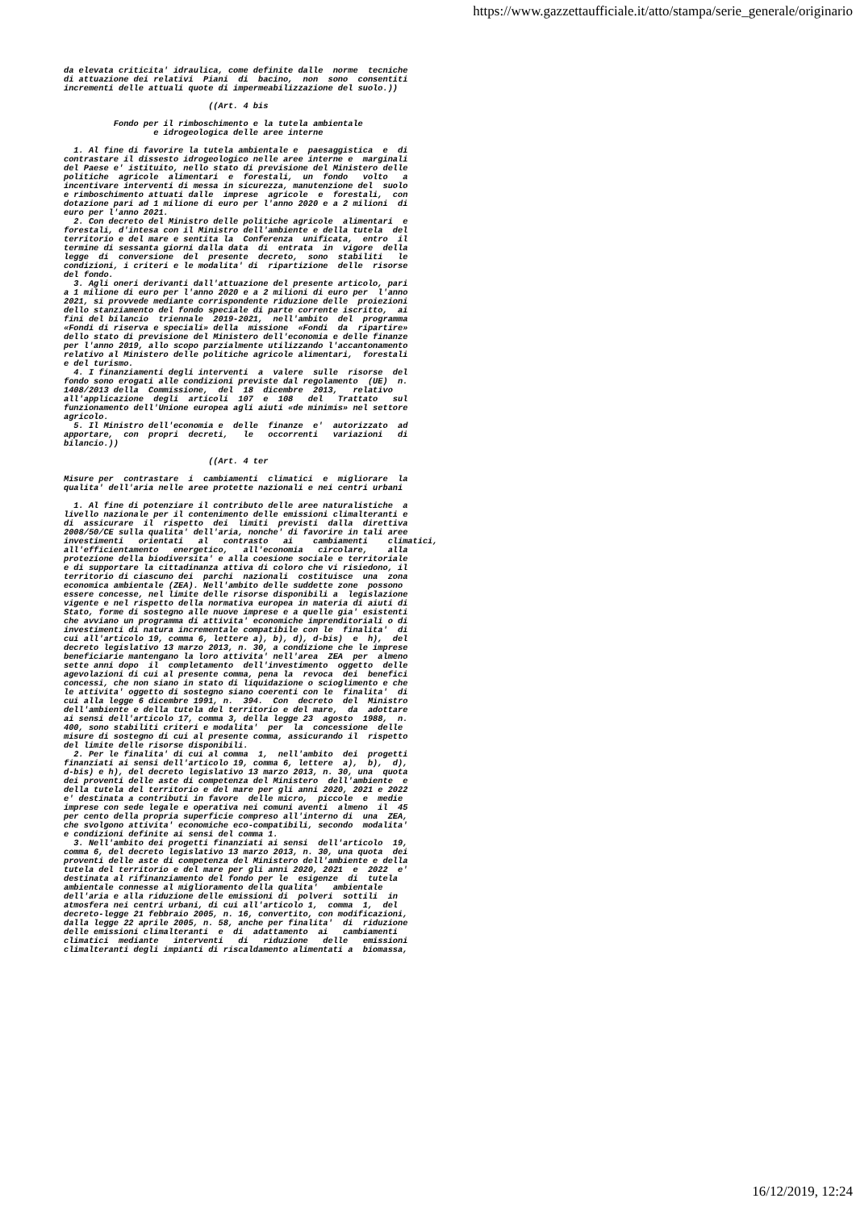https://www.gazzettaufficiale.it/atto/stampa/serie_generale/originario
da elevata criticita' idraulica, come definite dalle  norme  tecniche
di attuazione dei relativi  Piani  di  bacino,  non  sono  consentiti
incrementi delle attuali quote di impermeabilizzazione del suolo.))

                             ((Art. 4 bis

          Fondo per il rimboschimento e la tutela ambientale
                  e idrogeologica delle aree interne

  1. Al fine di favorire la tutela ambientale e  paesaggistica  e  di
contrastare il dissesto idrogeologico nelle aree interne e  marginali
del Paese e' istituito, nello stato di previsione del Ministero delle
politiche  agricole  alimentari  e  forestali,  un  fondo   volto   a
incentivare interventi di messa in sicurezza, manutenzione del  suolo
e rimboschimento attuati dalle  imprese  agricole  e  forestali,  con
dotazione pari ad 1 milione di euro per l'anno 2020 e a 2 milioni  di
euro per l'anno 2021.
  2. Con decreto del Ministro delle politiche agricole  alimentari  e
forestali, d'intesa con il Ministro dell'ambiente e della tutela  del
territorio e del mare e sentita la  Conferenza  unificata,  entro  il
termine di sessanta giorni dalla data  di  entrata  in  vigore  della
legge  di  conversione  del  presente  decreto,  sono  stabiliti   le
condizioni, i criteri e le modalita' di  ripartizione  delle  risorse
del fondo.
  3. Agli oneri derivanti dall'attuazione del presente articolo, pari
a 1 milione di euro per l'anno 2020 e a 2 milioni di euro per  l'anno
2021, si provvede mediante corrispondente riduzione delle  proiezioni
dello stanziamento del fondo speciale di parte corrente iscritto,  ai
fini del bilancio  triennale  2019-2021,  nell'ambito  del  programma
«Fondi di riserva e speciali» della  missione  «Fondi  da  ripartire»
dello stato di previsione del Ministero dell'economia e delle finanze
per l'anno 2019, allo scopo parzialmente utilizzando l'accantonamento
relativo al Ministero delle politiche agricole alimentari,  forestali
e del turismo.
  4. I finanziamenti degli interventi  a  valere  sulle  risorse  del
fondo sono erogati alle condizioni previste dal regolamento  (UE)  n.
1408/2013 della  Commissione,  del  18  dicembre  2013,   relativo
all'applicazione  degli  articoli  107  e  108   del   Trattato   sul
funzionamento dell'Unione europea agli aiuti «de minimis» nel settore
agricolo.
  5. Il Ministro dell'economia e  delle  finanze  e'  autorizzato  ad
apportare,  con  propri  decreti,   le   occorrenti   variazioni   di
bilancio.))

                             ((Art. 4 ter

Misure per  contrastare  i  cambiamenti  climatici  e  migliorare  la
qualita' dell'aria nelle aree protette nazionali e nei centri urbani

  1. Al fine di potenziare il contributo delle aree naturalistiche  a
livello nazionale per il contenimento delle emissioni climalteranti e
di  assicurare  il  rispetto  dei  limiti  previsti  dalla  direttiva
2008/50/CE sulla qualita' dell'aria, nonche' di favorire in tali aree
investimenti   orientati   al   contrasto   ai    cambiamenti    climatici,
all'efficientamento   energetico,   all'economia   circolare,    alla
protezione della biodiversita' e alla coesione sociale e territoriale
e di supportare la cittadinanza attiva di coloro che vi risiedono, il
territorio di ciascuno dei  parchi  nazionali  costituisce  una  zona
economica ambientale (ZEA). Nell'ambito delle suddette zone  possono
essere concesse, nel limite delle risorse disponibili a  legislazione
vigente e nel rispetto della normativa europea in materia di aiuti di
Stato, forme di sostegno alle nuove imprese e a quelle gia' esistenti
che avviano un programma di attivita' economiche imprenditoriali o di
investimenti di natura incrementale compatibile con le  finalita'  di
cui all'articolo 19, comma 6, lettere a), b), d), d-bis)  e  h),  del
decreto legislativo 13 marzo 2013, n. 30, a condizione che le imprese
beneficiarie mantengano la loro attivita' nell'area  ZEA  per  almeno
sette anni dopo  il  completamento  dell'investimento  oggetto  delle
agevolazioni di cui al presente comma, pena la  revoca  dei  benefici
concessi, che non siano in stato di liquidazione o scioglimento e che
le attivita' oggetto di sostegno siano coerenti con le  finalita'  di
cui alla legge 6 dicembre 1991, n.  394.  Con  decreto  del  Ministro
dell'ambiente e della tutela del territorio e del mare,  da  adottare
ai sensi dell'articolo 17, comma 3, della legge 23  agosto  1988,  n.
400, sono stabiliti criteri e modalita'  per  la  concessione  delle
misure di sostegno di cui al presente comma, assicurando il  rispetto
del limite delle risorse disponibili.
  2. Per le finalita' di cui al comma  1,  nell'ambito  dei  progetti
finanziati ai sensi dell'articolo 19, comma 6, lettere  a),  b),  d),
d-bis) e h), del decreto legislativo 13 marzo 2013, n. 30, una  quota
dei proventi delle aste di competenza del Ministero  dell'ambiente  e
della tutela del territorio e del mare per gli anni 2020, 2021 e 2022
e' destinata a contributi in favore  delle micro,  piccole  e  medie
imprese con sede legale e operativa nei comuni aventi  almeno  il  45
per cento della propria superficie compreso all'interno di  una  ZEA,
che svolgono attivita' economiche eco-compatibili, secondo  modalita'
e condizioni definite ai sensi del comma 1.
  3. Nell'ambito dei progetti finanziati ai sensi  dell'articolo  19,
comma 6, del decreto legislativo 13 marzo 2013, n. 30, una quota  dei
proventi delle aste di competenza del Ministero dell'ambiente e della
tutela del territorio e del mare per gli anni 2020, 2021  e  2022  e'
destinata al rifinanziamento del fondo per le  esigenze  di  tutela
ambientale connesse al miglioramento della qualita'   ambientale
dell'aria e alla riduzione delle emissioni di  polveri  sottili  in
atmosfera nei centri urbani, di cui all'articolo 1,  comma  1,  del
decreto-legge 21 febbraio 2005, n. 16, convertito, con modificazioni,
dalla legge 22 aprile 2005, n. 58, anche per finalita'  di  riduzione
delle emissioni climalteranti  e  di  adattamento  ai   cambiamenti
climatici  mediante   interventi   di   riduzione   delle   emissioni
climalteranti degli impianti di riscaldamento alimentati a  biomassa,
16/12/2019, 12:24